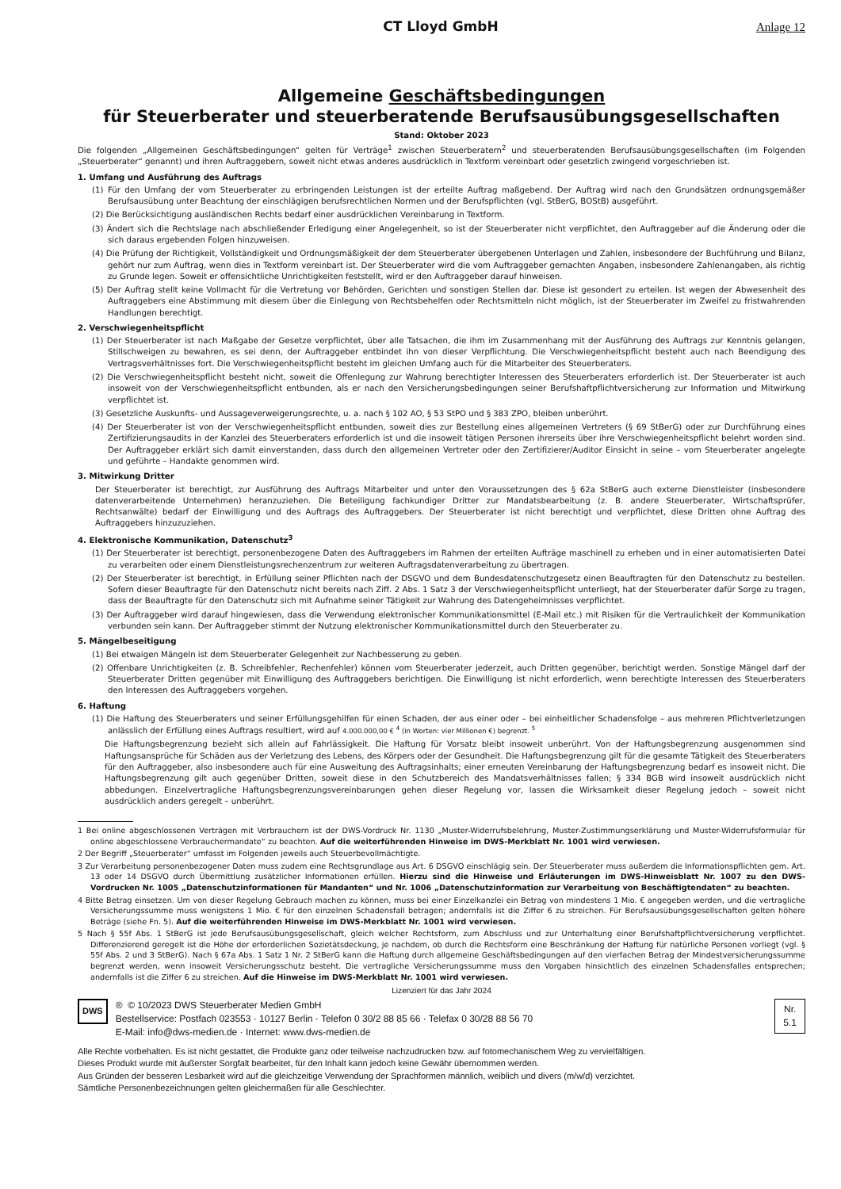CT Lloyd GmbH Anlage 12
Allgemeine Geschäftsbedingungen
für Steuerberater und steuerberatende Berufsausübungsgesellschaften
Stand: Oktober 2023
Die folgenden „Allgemeinen Geschäftsbedingungen“ gelten für Verträge<sup>1</sup> zwischen Steuerberatern<sup>2</sup> und steuerberatenden Berufsausübungsgesellschaften (im Folgenden „Steuerberater“ genannt) und ihren Auftraggebern, soweit nicht etwas anderes ausdrücklich in Textform vereinbart oder gesetzlich zwingend vorgeschrieben ist.
1. Umfang und Ausführung des Auftrags
(1) Für den Umfang der vom Steuerberater zu erbringenden Leistungen ist der erteilte Auftrag maßgebend. Der Auftrag wird nach den Grundsätzen ordnungsgemäßer Berufsausübung unter Beachtung der einschlägigen berufsrechtlichen Normen und der Berufspflichten (vgl. StBerG, BOStB) ausgeführt.
(2) Die Berücksichtigung ausländischen Rechts bedarf einer ausdrücklichen Vereinbarung in Textform.
(3) Ändert sich die Rechtslage nach abschließender Erledigung einer Angelegenheit, so ist der Steuerberater nicht verpflichtet, den Auftraggeber auf die Änderung oder die sich daraus ergebenden Folgen hinzuweisen.
(4) Die Prüfung der Richtigkeit, Vollständigkeit und Ordnungsmäßigkeit der dem Steuerberater übergebenen Unterlagen und Zahlen, insbesondere der Buchführung und Bilanz, gehört nur zum Auftrag, wenn dies in Textform vereinbart ist. Der Steuerberater wird die vom Auftraggeber gemachten Angaben, insbesondere Zahlenangaben, als richtig zu Grunde legen. Soweit er offensichtliche Unrichtigkeiten feststellt, wird er den Auftraggeber darauf hinweisen.
(5) Der Auftrag stellt keine Vollmacht für die Vertretung vor Behörden, Gerichten und sonstigen Stellen dar. Diese ist gesondert zu erteilen. Ist wegen der Abwesenheit des Auftraggebers eine Abstimmung mit diesem über die Einlegung von Rechtsbehelfen oder Rechtsmitteln nicht möglich, ist der Steuerberater im Zweifel zu fristwahrenden Handlungen berechtigt.
2. Verschwiegenheitspflicht
(1) Der Steuerberater ist nach Maßgabe der Gesetze verpflichtet, über alle Tatsachen, die ihm im Zusammenhang mit der Ausführung des Auftrags zur Kenntnis gelangen, Stillschweigen zu bewahren, es sei denn, der Auftraggeber entbindet ihn von dieser Verpflichtung. Die Verschwiegenheitspflicht besteht auch nach Beendigung des Vertragsverhältnisses fort. Die Verschwiegenheitspflicht besteht im gleichen Umfang auch für die Mitarbeiter des Steuerberaters.
(2) Die Verschwiegenheitspflicht besteht nicht, soweit die Offenlegung zur Wahrung berechtigter Interessen des Steuerberaters erforderlich ist. Der Steuerberater ist auch insoweit von der Verschwiegenheitspflicht entbunden, als er nach den Versicherungsbedingungen seiner Berufshaftpflichtversicherung zur Information und Mitwirkung verpflichtet ist.
(3) Gesetzliche Auskunfts- und Aussageverweigerungsrechte, u. a. nach § 102 AO, § 53 StPO und § 383 ZPO, bleiben unberührt.
(4) Der Steuerberater ist von der Verschwiegenheitspflicht entbunden, soweit dies zur Bestellung eines allgemeinen Vertreters (§ 69 StBerG) oder zur Durchführung eines Zertifizierungsaudits in der Kanzlei des Steuerberaters erforderlich ist und die insoweit tätigen Personen ihrerseits über ihre Verschwiegenheitspflicht belehrt worden sind. Der Auftraggeber erklärt sich damit einverstanden, dass durch den allgemeinen Vertreter oder den Zertifizierer/Auditor Einsicht in seine – vom Steuerberater angelegte und geführte – Handakte genommen wird.
3. Mitwirkung Dritter
Der Steuerberater ist berechtigt, zur Ausführung des Auftrags Mitarbeiter und unter den Voraussetzungen des § 62a StBerG auch externe Dienstleister (insbesondere datenverarbeitende Unternehmen) heranzuziehen. Die Beteiligung fachkundiger Dritter zur Mandatsbearbeitung (z. B. andere Steuerberater, Wirtschaftsprüfer, Rechtsanwälte) bedarf der Einwilligung und des Auftrags des Auftraggebers. Der Steuerberater ist nicht berechtigt und verpflichtet, diese Dritten ohne Auftrag des Auftraggebers hinzuzuziehen.
4. Elektronische Kommunikation, Datenschutz<sup>3</sup>
(1) Der Steuerberater ist berechtigt, personenbezogene Daten des Auftraggebers im Rahmen der erteilten Aufträge maschinell zu erheben und in einer automatisierten Datei zu verarbeiten oder einem Dienstleistungsrechenzentrum zur weiteren Auftragsdatenverarbeitung zu übertragen.
(2) Der Steuerberater ist berechtigt, in Erfüllung seiner Pflichten nach der DSGVO und dem Bundesdatenschutzgesetz einen Beauftragten für den Datenschutz zu bestellen. Sofern dieser Beauftragte für den Datenschutz nicht bereits nach Ziff. 2 Abs. 1 Satz 3 der Verschwiegenheitspflicht unterliegt, hat der Steuerberater dafür Sorge zu tragen, dass der Beauftragte für den Datenschutz sich mit Aufnahme seiner Tätigkeit zur Wahrung des Datengeheimnisses verpflichtet.
(3) Der Auftraggeber wird darauf hingewiesen, dass die Verwendung elektronischer Kommunikationsmittel (E-Mail etc.) mit Risiken für die Vertraulichkeit der Kommunikation verbunden sein kann. Der Auftraggeber stimmt der Nutzung elektronischer Kommunikationsmittel durch den Steuerberater zu.
5. Mängelbeseitigung
(1) Bei etwaigen Mängeln ist dem Steuerberater Gelegenheit zur Nachbesserung zu geben.
(2) Offenbare Unrichtigkeiten (z. B. Schreibfehler, Rechenfehler) können vom Steuerberater jederzeit, auch Dritten gegenüber, berichtigt werden. Sonstige Mängel darf der Steuerberater Dritten gegenüber mit Einwilligung des Auftraggebers berichtigen. Die Einwilligung ist nicht erforderlich, wenn berechtigte Interessen des Steuerberaters den Interessen des Auftraggebers vorgehen.
6. Haftung
(1) Die Haftung des Steuerberaters und seiner Erfüllungsgehilfen für einen Schaden, der aus einer oder – bei einheitlicher Schadensfolge – aus mehreren Pflichtverletzungen anlässlich der Erfüllung eines Auftrags resultiert, wird auf 4.000.000,00 € <sup>4</sup> (in Worten: vier Millionen €) begrenzt. <sup>5</sup>
Die Haftungsbegrenzung bezieht sich allein auf Fahrlässigkeit. Die Haftung für Vorsatz bleibt insoweit unberührt. Von der Haftungsbegrenzung ausgenommen sind Haftungsansprüche für Schäden aus der Verletzung des Lebens, des Körpers oder der Gesundheit. Die Haftungsbegrenzung gilt für die gesamte Tätigkeit des Steuerberaters für den Auftraggeber, also insbesondere auch für eine Ausweitung des Auftragsinhalts; einer erneuten Vereinbarung der Haftungsbegrenzung bedarf es insoweit nicht. Die Haftungsbegrenzung gilt auch gegenüber Dritten, soweit diese in den Schutzbereich des Mandatsverhältnisses fallen; § 334 BGB wird insoweit ausdrücklich nicht abbedungen. Einzelvertragliche Haftungsbegrenzungsvereinbarungen gehen dieser Regelung vor, lassen die Wirksamkeit dieser Regelung jedoch – soweit nicht ausdrücklich anders geregelt – unberührt.
1 Bei online abgeschlossenen Verträgen mit Verbrauchern ist der DWS-Vordruck Nr. 1130 „Muster-Widerrufsbelehrung, Muster-Zustimmungserklärung und Muster-Widerrufsformular für online abgeschlossene Verbrauchermandate“ zu beachten. Auf die weiterführenden Hinweise im DWS-Merkblatt Nr. 1001 wird verwiesen.
2 Der Begriff „Steuerberater“ umfasst im Folgenden jeweils auch Steuerbevollmächtigte.
3 Zur Verarbeitung personenbezogener Daten muss zudem eine Rechtsgrundlage aus Art. 6 DSGVO einschlägig sein. Der Steuerberater muss außerdem die Informationspflichten gem. Art. 13 oder 14 DSGVO durch Übermittlung zusätzlicher Informationen erfüllen. Hierzu sind die Hinweise und Erläuterungen im DWS-Hinweisblatt Nr. 1007 zu den DWS-Vordrucken Nr. 1005 „Datenschutzinformationen für Mandanten“ und Nr. 1006 „Datenschutzinformation zur Verarbeitung von Beschäftigtendaten“ zu beachten.
4 Bitte Betrag einsetzen. Um von dieser Regelung Gebrauch machen zu können, muss bei einer Einzelkanzlei ein Betrag von mindestens 1 Mio. € angegeben werden, und die vertragliche Versicherungssumme muss wenigstens 1 Mio. € für den einzelnen Schadensfall betragen; andernfalls ist die Ziffer 6 zu streichen. Für Berufsausübungsgesellschaften gelten höhere Beträge (siehe Fn. 5). Auf die weiterführenden Hinweise im DWS-Merkblatt Nr. 1001 wird verwiesen.
5 Nach § 55f Abs. 1 StBerG ist jede Berufsausübungsgesellschaft, gleich welcher Rechtsform, zum Abschluss und zur Unterhaltung einer Berufshaftpflichtversicherung verpflichtet. Differenzierend geregelt ist die Höhe der erforderlichen Sozietätsdeckung, je nachdem, ob durch die Rechtsform eine Beschränkung der Haftung für natürliche Personen vorliegt (vgl. § 55f Abs. 2 und 3 StBerG). Nach § 67a Abs. 1 Satz 1 Nr. 2 StBerG kann die Haftung durch allgemeine Geschäftsbedingungen auf den vierfachen Betrag der Mindestversicherungssumme begrenzt werden, wenn insoweit Versicherungsschutz besteht. Die vertragliche Versicherungssumme muss den Vorgaben hinsichtlich des einzelnen Schadensfalles entsprechen; andernfalls ist die Ziffer 6 zu streichen. Auf die Hinweise im DWS-Merkblatt Nr. 1001 wird verwiesen.
Lizenziert für das Jahr 2024
DWS
® © 10/2023 DWS Steuerberater Medien GmbH
Bestellservice: Postfach 023553 · 10127 Berlin · Telefon 0 30/2 88 85 66 · Telefax 0 30/28 88 56 70
E-Mail: info@dws-medien.de · Internet: www.dws-medien.de
Nr.
5.1
Alle Rechte vorbehalten. Es ist nicht gestattet, die Produkte ganz oder teilweise nachzudrucken bzw. auf fotomechanischem Weg zu vervielfältigen.
Dieses Produkt wurde mit äußerster Sorgfalt bearbeitet, für den Inhalt kann jedoch keine Gewähr übernommen werden.
Aus Gründen der besseren Lesbarkeit wird auf die gleichzeitige Verwendung der Sprachformen männlich, weiblich und divers (m/w/d) verzichtet.
Sämtliche Personenbezeichnungen gelten gleichermaßen für alle Geschlechter.